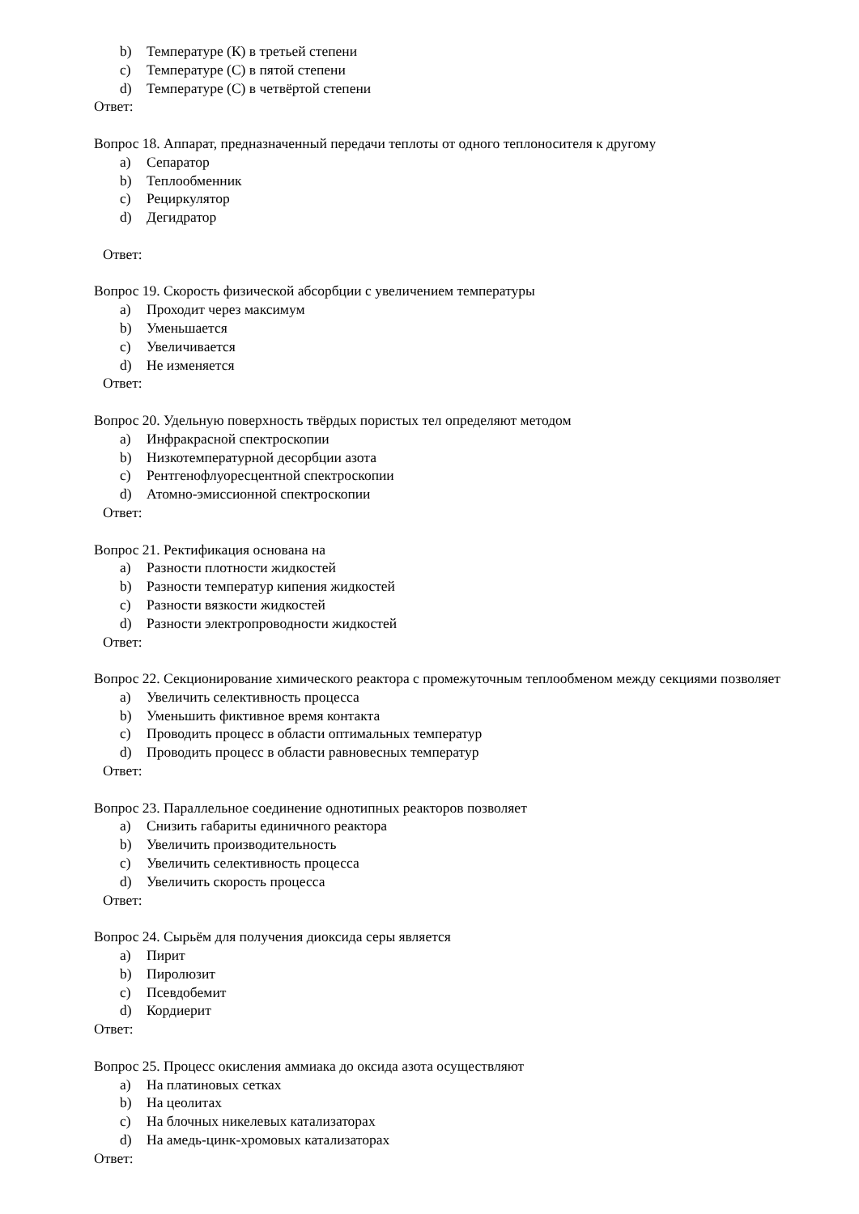b) Температуре (К) в третьей степени
c) Температуре (С) в пятой степени
d) Температуре (С) в четвёртой степени
Ответ:
Вопрос 18. Аппарат, предназначенный передачи теплоты от одного теплоносителя к другому
a) Сепаратор
b) Теплообменник
c) Рециркулятор
d) Дегидратор
Ответ:
Вопрос 19. Скорость физической абсорбции с увеличением температуры
a) Проходит через максимум
b) Уменьшается
c) Увеличивается
d) Не изменяется
Ответ:
Вопрос 20. Удельную поверхность твёрдых пористых тел определяют методом
a) Инфракрасной спектроскопии
b) Низкотемпературной десорбции азота
c) Рентгенофлуоресцентной спектроскопии
d) Атомно-эмиссионной спектроскопии
Ответ:
Вопрос 21. Ректификация основана на
a) Разности плотности жидкостей
b) Разности температур кипения жидкостей
c) Разности вязкости жидкостей
d) Разности электропроводности жидкостей
Ответ:
Вопрос 22. Секционирование химического реактора с промежуточным теплообменом между секциями позволяет
a) Увеличить селективность процесса
b) Уменьшить фиктивное время контакта
c) Проводить процесс в области оптимальных температур
d) Проводить процесс в области равновесных температур
Ответ:
Вопрос 23. Параллельное соединение однотипных реакторов позволяет
a) Снизить габариты единичного реактора
b) Увеличить производительность
c) Увеличить селективность процесса
d) Увеличить скорость процесса
Ответ:
Вопрос 24. Сырьём для получения диоксида серы является
a) Пирит
b) Пиролюзит
c) Псевдобемит
d) Кордиерит
Ответ:
Вопрос 25. Процесс окисления аммиака до оксида азота осуществляют
a) На платиновых сетках
b) На цеолитах
c) На блочных никелевых катализаторах
d) На амедь-цинк-хромовых катализаторах
Ответ: